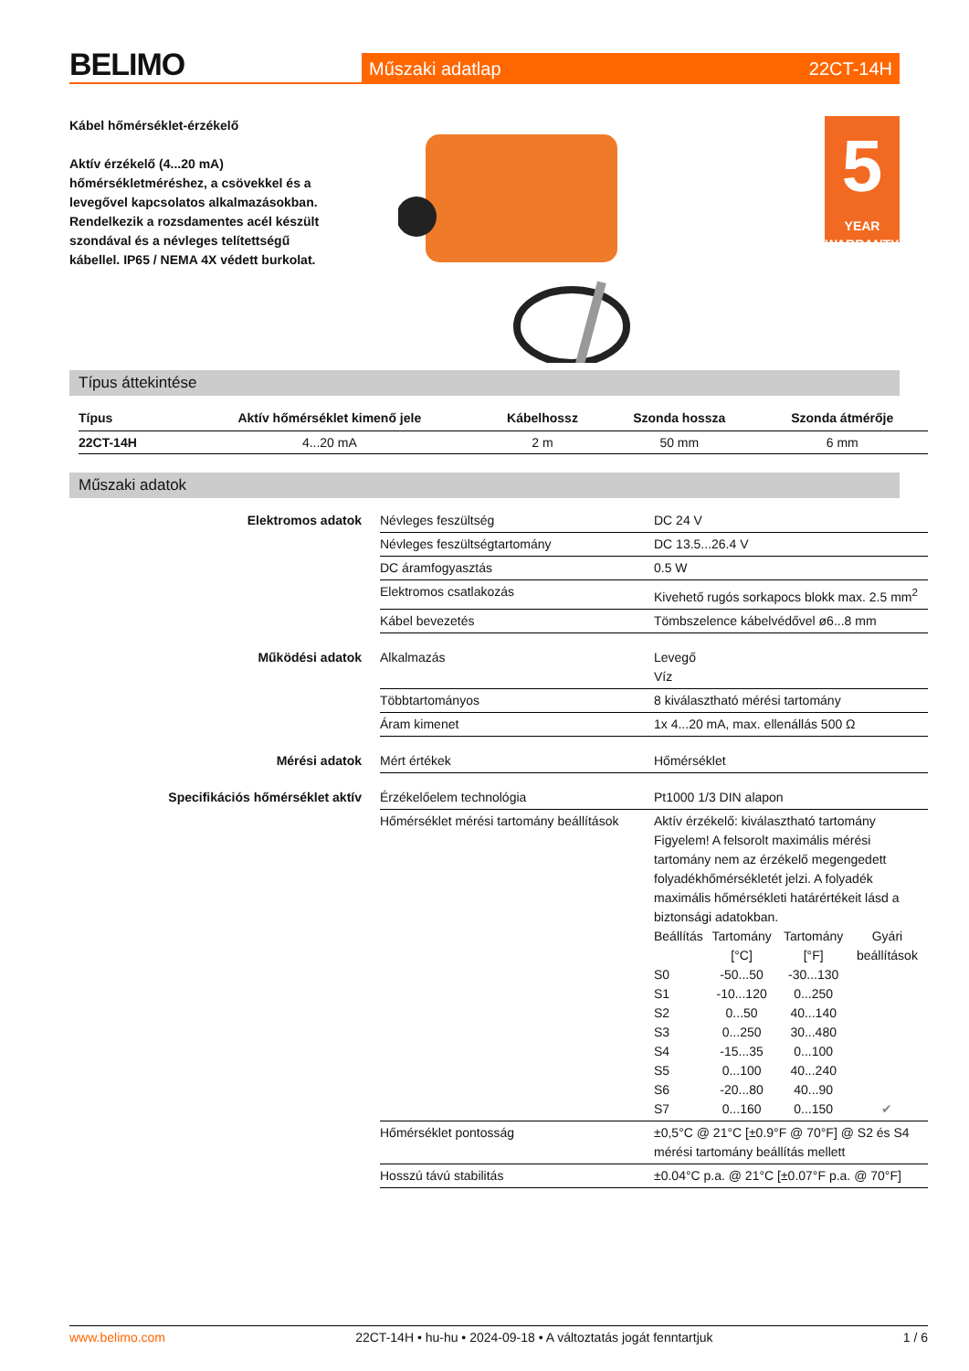BELIMO
Műszaki adatlap 22CT-14H
Kábel hőmérséklet-érzékelő
Aktív érzékelő (4...20 mA) hőmérsékletméréshez, a csövekkel és a levegővel kapcsolatos alkalmazásokban. Rendelkezik a rozsdamentes acél készült szondával és a névleges telítettségű kábellel. IP65 / NEMA 4X védett burkolat.
5
YEAR WARRANTY
Típus áttekintése
| Típus | Aktív hőmérséklet kimenő jele | Kábelhossz | Szonda hossza | Szonda átmérője |
| --- | --- | --- | --- | --- |
| 22CT-14H | 4...20 mA | 2 m | 50 mm | 6 mm |
Műszaki adatok
| Elektromos adatok | Névleges feszültség | DC 24 V |
| | Névleges feszültségtartomány | DC 13.5...26.4 V |
| | DC áramfogyasztás | 0.5 W |
| | Elektromos csatlakozás | Kivehető rugós sorkapocs blokk max. 2.5 mm<sup>2</sup> |
| | Kábel bevezetés | Tömbszelence kábelvédővel ø6...8 mm |
| Működési adatok | Alkalmazás | Levegő Víz |
| | Többtartományos | 8 kiválasztható mérési tartomány |
| | Áram kimenet | 1x 4...20 mA, max. ellenállás 500 Ω |
| Mérési adatok | Mért értékek | Hőmérséklet |
| Specifikációs hőmérséklet aktív | Érzékelőelem technológia | Pt1000 1/3 DIN alapon |
| | Hőmérséklet mérési tartomány beállítások | Aktív érzékelő: kiválasztható tartomány Figyelem! A felsorolt maximális mérési tartomány nem az érzékelő megengedett folyadékhőmérsékletét jelzi. A folyadék maximális hőmérsékleti határértékeit lásd a biztonsági adatokban. / Beállítás / Tartomány [°C] / Tartomány [°F] / Gyári beállítások / / S0 / -50...50 / -30...130 / / / S1 / -10...120 / 0...250 / / / S2 / 0...50 / 40...140 / / / S3 / 0...250 / 30...480 / / / S4 / -15...35 / 0...100 / / / S5 / 0...100 / 40...240 / / / S6 / -20...80 / 40...90 / / / S7 / 0...160 / 0...150 / ✔ / |
| | Hőmérséklet pontosság | ±0,5°C @ 21°C [±0.9°F @ 70°F] @ S2 és S4 mérési tartomány beállítás mellett |
| | Hosszú távú stabilitás | ±0.04°C p.a. @ 21°C [±0.07°F p.a. @ 70°F] |
www.belimo.com 22CT-14H • hu-hu • 2024-09-18 • A változtatás jogát fenntartjuk 1 / 6